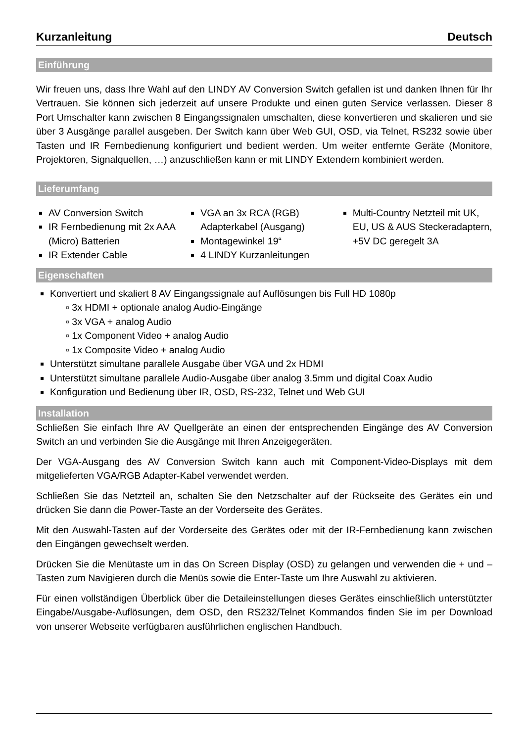Kurzanleitung Deutsch
Einführung
Wir freuen uns, dass Ihre Wahl auf den LINDY AV Conversion Switch gefallen ist und danken Ihnen für Ihr Vertrauen. Sie können sich jederzeit auf unsere Produkte und einen guten Service verlassen. Dieser 8 Port Umschalter kann zwischen 8 Eingangssignalen umschalten, diese konvertieren und skalieren und sie über 3 Ausgänge parallel ausgeben. Der Switch kann über Web GUI, OSD, via Telnet, RS232 sowie über Tasten und IR Fernbedienung konfiguriert und bedient werden. Um weiter entfernte Geräte (Monitore, Projektoren, Signalquellen, …) anzuschließen kann er mit LINDY Extendern kombiniert werden.
Lieferumfang
AV Conversion Switch
IR Fernbedienung mit 2x AAA (Micro) Batterien
IR Extender Cable
VGA an 3x RCA (RGB) Adapterkabel (Ausgang)
Montagewinkel 19“
4 LINDY Kurzanleitungen
Multi-Country Netzteil mit UK, EU, US & AUS Steckeradaptern, +5V DC geregelt 3A
Eigenschaften
Konvertiert und skaliert 8 AV Eingangssignale auf Auflösungen bis Full HD 1080p
▫ 3x HDMI + optionale analog Audio-Eingänge
▫ 3x VGA + analog Audio
▫ 1x Component Video + analog Audio
▫ 1x Composite Video + analog Audio
Unterstützt simultane parallele Ausgabe über VGA und 2x HDMI
Unterstützt simultane parallele Audio-Ausgabe über analog 3.5mm und digital Coax Audio
Konfiguration und Bedienung über IR, OSD, RS-232, Telnet und Web GUI
Installation
Schließen Sie einfach Ihre AV Quellgeräte an einen der entsprechenden Eingänge des AV Conversion Switch an und verbinden Sie die Ausgänge mit Ihren Anzeigegeräten.
Der VGA-Ausgang des AV Conversion Switch kann auch mit Component-Video-Displays mit dem mitgelieferten VGA/RGB Adapter-Kabel verwendet werden.
Schließen Sie das Netzteil an, schalten Sie den Netzschalter auf der Rückseite des Gerätes ein und drücken Sie dann die Power-Taste an der Vorderseite des Gerätes.
Mit den Auswahl-Tasten auf der Vorderseite des Gerätes oder mit der IR-Fernbedienung kann zwischen den Eingängen gewechselt werden.
Drücken Sie die Menütaste um in das On Screen Display (OSD) zu gelangen und verwenden die + und – Tasten zum Navigieren durch die Menüs sowie die Enter-Taste um Ihre Auswahl zu aktivieren.
Für einen vollständigen Überblick über die Detaileinstellungen dieses Gerätes einschließlich unterstützter Eingabe/Ausgabe-Auflösungen, dem OSD, den RS232/Telnet Kommandos finden Sie im per Download von unserer Webseite verfügbaren ausführlichen englischen Handbuch.